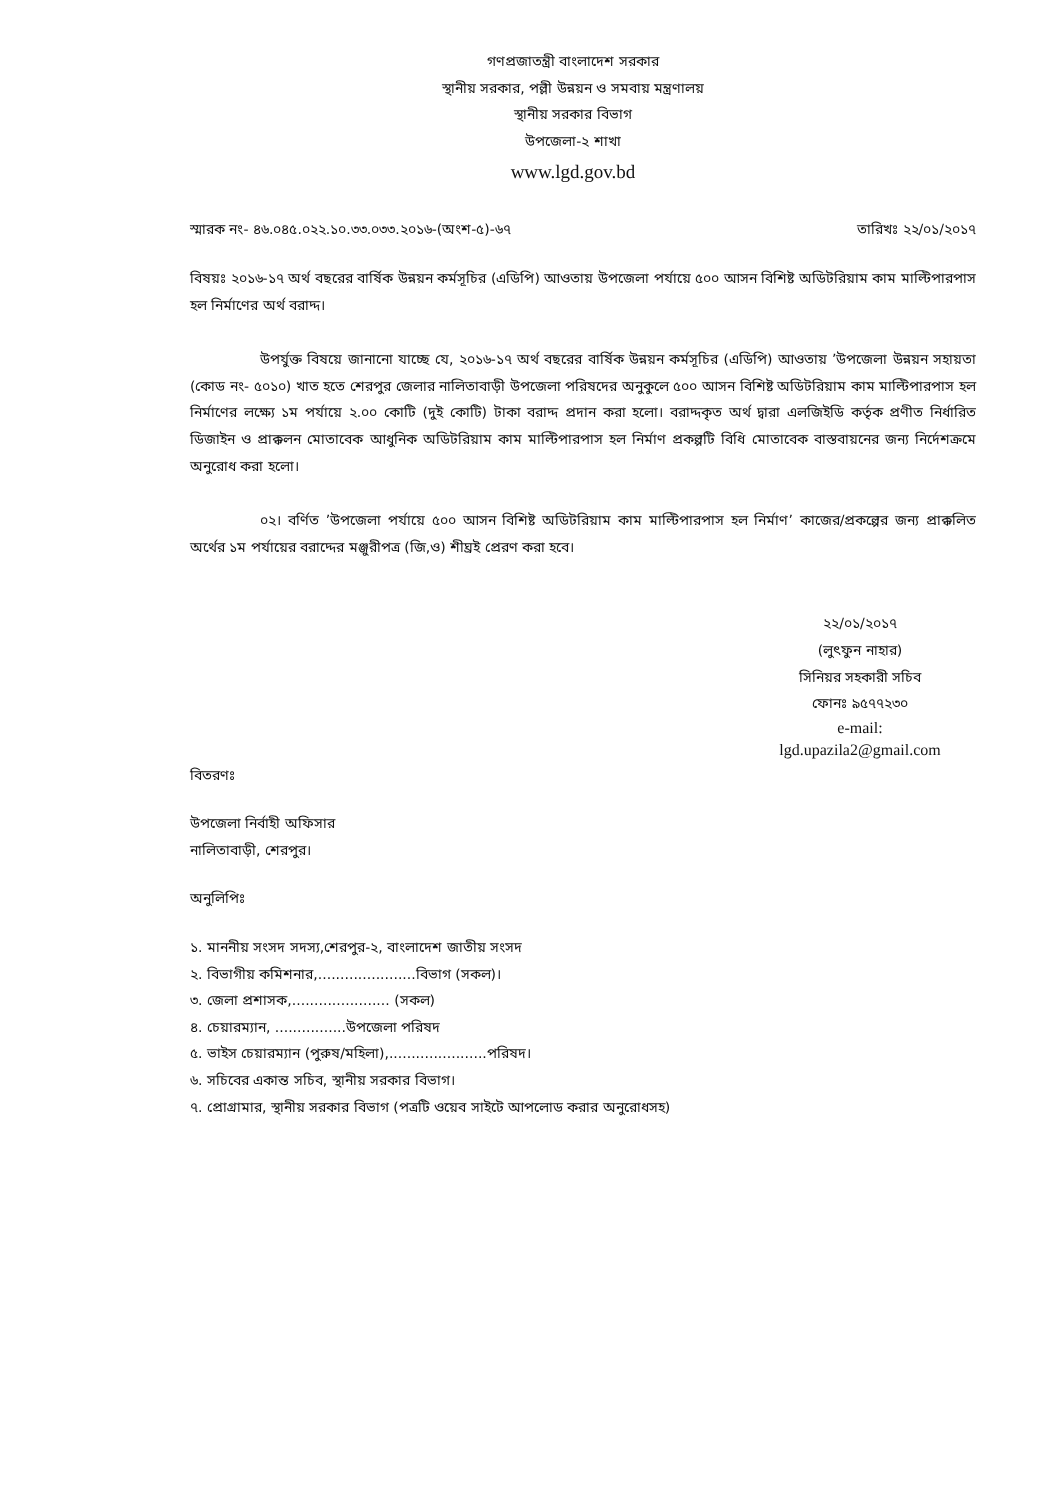গণপ্রজাতন্ত্রী বাংলাদেশ সরকার
স্থানীয় সরকার, পল্লী উন্নয়ন ও সমবায় মন্ত্রণালয়
স্থানীয় সরকার বিভাগ
উপজেলা-২ শাখা
www.lgd.gov.bd
স্মারক নং- ৪৬.০৪৫.০২২.১০.৩৩.০৩৩.২০১৬-(অংশ-৫)-৬৭ তারিখঃ ২২/০১/২০১৭
বিষয়ঃ ২০১৬-১৭ অর্থ বছরের বার্ষিক উন্নয়ন কর্মসূচির (এডিপি) আওতায় উপজেলা পর্যায়ে ৫০০ আসন বিশিষ্ট অডিটরিয়াম কাম মাল্টিপারপাস হল নির্মাণের অর্থ বরাদ্দ।
উপর্যুক্ত বিষয়ে জানানো যাচ্ছে যে, ২০১৬-১৭ অর্থ বছরের বার্ষিক উন্নয়ন কর্মসূচির (এডিপি) আওতায় ’উপজেলা উন্নয়ন সহায়তা (কোড নং- ৫০১০) খাত হতে শেরপুর জেলার নালিতাবাড়ী উপজেলা পরিষদের অনুকুলে ৫০০ আসন বিশিষ্ট অডিটরিয়াম কাম মাল্টিপারপাস হল নির্মাণের লক্ষ্যে ১ম পর্যায়ে ২.০০ কোটি (দুই কোটি) টাকা বরাদ্দ প্রদান করা হলো। বরাদ্দকৃত অর্থ দ্বারা এলজিইডি কর্তৃক প্রণীত নির্ধারিত ডিজাইন ও প্রাক্কলন মোতাবেক আধুনিক অডিটরিয়াম কাম মাল্টিপারপাস হল নির্মাণ প্রকল্পটি বিধি মোতাবেক বাস্তবায়নের জন্য নির্দেশক্রমে অনুরোধ করা হলো।
০২। বর্ণিত ’উপজেলা পর্যায়ে ৫০০ আসন বিশিষ্ট অডিটরিয়াম কাম মাল্টিপারপাস হল নির্মাণ’ কাজের/প্রকল্পের জন্য প্রাক্কলিত অর্থের ১ম পর্যায়ের বরাদ্দের মঞ্জুরীপত্র (জি,ও) শীঘ্রই প্রেরণ করা হবে।
২২/০১/২০১৭
(লুৎফুন নাহার)
সিনিয়র সহকারী সচিব
ফোনঃ ৯৫৭৭২৩০
e-mail:
lgd.upazila2@gmail.com
বিতরণঃ
উপজেলা নির্বাহী অফিসার
নালিতাবাড়ী, শেরপুর।
অনুলিপিঃ
১. মাননীয় সংসদ সদস্য,শেরপুর-২, বাংলাদেশ জাতীয় সংসদ
২. বিভাগীয় কমিশনার,......................বিভাগ (সকল)।
৩. জেলা প্রশাসক,...................... (সকল)
৪. চেয়ারম্যান, ................উপজেলা পরিষদ
৫. ভাইস চেয়ারম্যান (পুরুষ/মহিলা),......................পরিষদ।
৬. সচিবের একান্ত সচিব, স্থানীয় সরকার বিভাগ।
৭. প্রোগ্রামার, স্থানীয় সরকার বিভাগ (পত্রটি ওয়েব সাইটে আপলোড করার অনুরোধসহ)